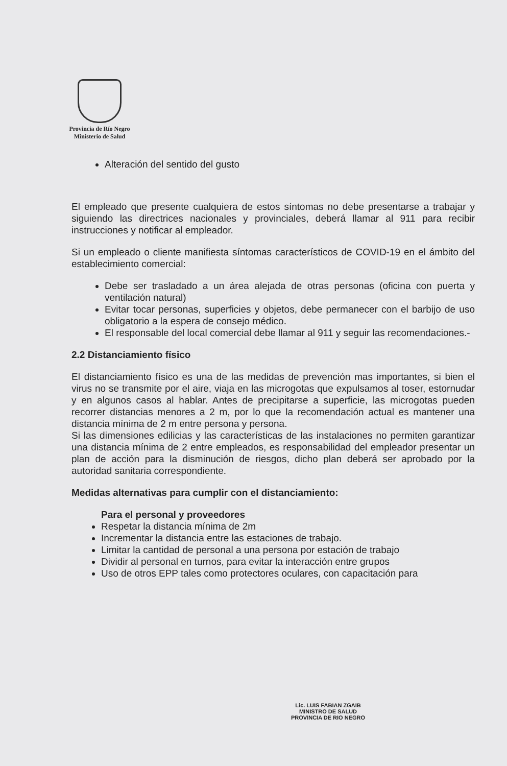Provincia de Río Negro
Ministerio de Salud
Alteración del sentido del gusto
El empleado que presente cualquiera de estos síntomas no debe presentarse a trabajar y siguiendo las directrices nacionales y provinciales, deberá llamar al 911 para recibir instrucciones y notificar al empleador.
Si un empleado o cliente manifiesta síntomas característicos de COVID-19 en el ámbito del establecimiento comercial:
Debe ser trasladado a un área alejada de otras personas (oficina con puerta y ventilación natural)
Evitar tocar personas, superficies y objetos, debe permanecer con el barbijo de uso obligatorio a la espera de consejo médico.
El responsable del local comercial debe llamar al 911 y seguir las recomendaciones.-
2.2 Distanciamiento físico
El distanciamiento físico es una de las medidas de prevención mas importantes, si bien el virus no se transmite por el aire, viaja en las microgotas que expulsamos al toser, estornudar y en algunos casos al hablar. Antes de precipitarse a superficie, las microgotas pueden recorrer distancias menores a 2 m, por lo que la recomendación actual es mantener una distancia mínima de 2 m entre persona y persona.
Si las dimensiones edilicias y las características de las instalaciones no permiten garantizar una distancia mínima de 2 entre empleados, es responsabilidad del empleador presentar un plan de acción para la disminución de riesgos, dicho plan deberá ser aprobado por la autoridad sanitaria correspondiente.
Medidas alternativas para cumplir con el distanciamiento:
Para el personal y proveedores
Respetar la distancia mínima de 2m
Incrementar la distancia entre las estaciones de trabajo.
Limitar la cantidad de personal a una persona por estación de trabajo
Dividir al personal en turnos, para evitar la interacción entre grupos
Uso de otros EPP tales como protectores oculares, con capacitación para
Lic. LUIS FABIAN ZGAIB
MINISTRO DE SALUD
PROVINCIA DE RIO NEGRO